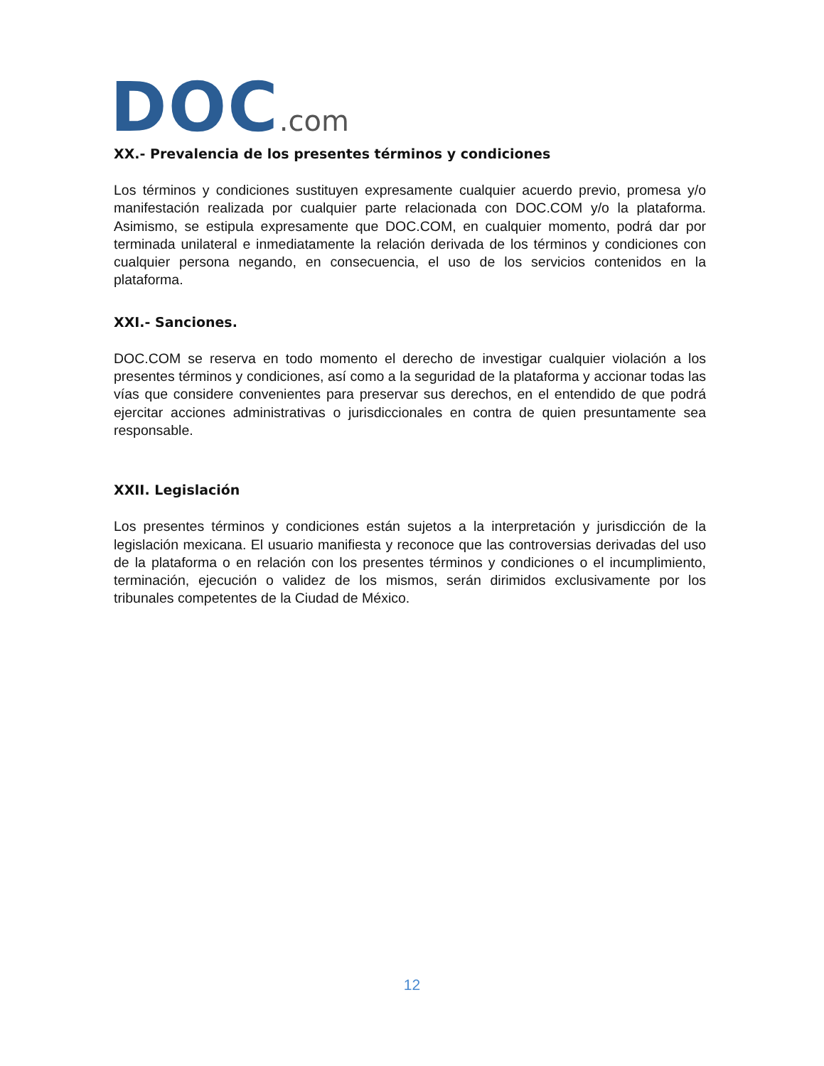DOC.com
XX.- Prevalencia de los presentes términos y condiciones
Los términos y condiciones sustituyen expresamente cualquier acuerdo previo, promesa y/o manifestación realizada por cualquier parte relacionada con DOC.COM y/o la plataforma. Asimismo, se estipula expresamente que DOC.COM, en cualquier momento, podrá dar por terminada unilateral e inmediatamente la relación derivada de los términos y condiciones con cualquier persona negando, en consecuencia, el uso de los servicios contenidos en la plataforma.
XXI.- Sanciones.
DOC.COM se reserva en todo momento el derecho de investigar cualquier violación a los presentes términos y condiciones, así como a la seguridad de la plataforma y accionar todas las vías que considere convenientes para preservar sus derechos, en el entendido de que podrá ejercitar acciones administrativas o jurisdiccionales en contra de quien presuntamente sea responsable.
XXII. Legislación
Los presentes términos y condiciones están sujetos a la interpretación y jurisdicción de la legislación mexicana. El usuario manifiesta y reconoce que las controversias derivadas del uso de la plataforma o en relación con los presentes términos y condiciones o el incumplimiento, terminación, ejecución o validez de los mismos, serán dirimidos exclusivamente por los tribunales competentes de la Ciudad de México.
12